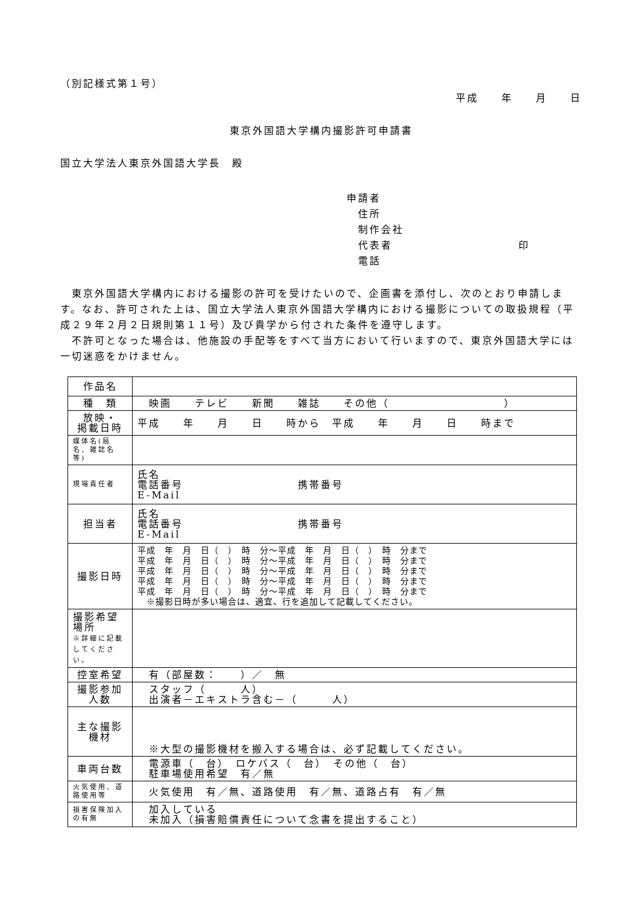（別記様式第１号）
平成　　年　　月　　日
東京外国語大学構内撮影許可申請書
国立大学法人東京外国語大学長　殿
申請者
　住所
　制作会社
　代表者　　　　　　　　　　　印
　電話
　東京外国語大学構内における撮影の許可を受けたいので、企画書を添付し、次のとおり申請します。なお、許可された上は、国立大学法人東京外国語大学構内における撮影についての取扱規程（平成２９年２月２日規則第１１号）及び貴学から付された条件を遵守します。
　不許可となった場合は、他施設の手配等をすべて当方において行いますので、東京外国語大学には一切迷惑をかけません。
| 作品名 | |
| 種 類 | 映画 テレビ 新聞 雑誌 その他（ ） |
| 放映・ 掲載日時 | 平成 年 月 日 時から 平成 年 月 日 時まで |
| 媒体名(局名、雑誌名等) | |
| 現場責任者 | 氏名 電話番号 携帯番号 E-Mail |
| 担当者 | 氏名 電話番号 携帯番号 E-Mail |
| 撮影日時 | 平成 年 月 日（ ） 時 分～平成 年 月 日（ ） 時 分まで 平成 年 月 日（ ） 時 分～平成 年 月 日（ ） 時 分まで 平成 年 月 日（ ） 時 分～平成 年 月 日（ ） 時 分まで 平成 年 月 日（ ） 時 分～平成 年 月 日（ ） 時 分まで 平成 年 月 日（ ） 時 分～平成 年 月 日（ ） 時 分まで ※撮影日時が多い場合は、適宜、行を追加して記載してください。 |
| 撮影希望場所 ※詳細に記載してください。 | |
| 控室希望 | 有（部屋数： ）／ 無 |
| 撮影参加人数 | スタッフ（ 人） 出演者－エキストラ含む－（ 人） |
| 主な撮影機材 | ※大型の撮影機材を搬入する場合は、必ず記載してください。 |
| 車両台数 | 電源車（ 台） ロケバス（ 台） その他（ 台） 駐車場使用希望 有／無 |
| 火気使用、道路使用等 | 火気使用 有／無、道路使用 有／無、道路占有 有／無 |
| 損害保険加入の有無 | 加入している 未加入（損害賠償責任について念書を提出すること） |